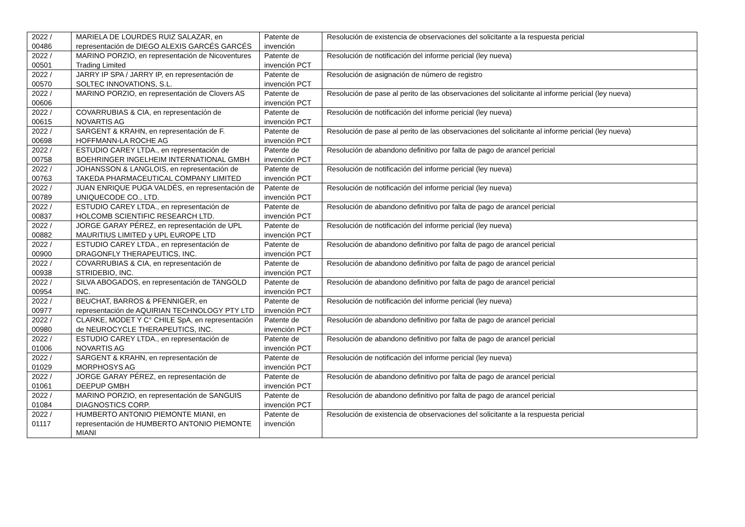| 2022 / 00486 | MARIELA DE LOURDES RUIZ SALAZAR, en representación de DIEGO ALEXIS GARCÉS GARCÉS | Patente de invención | Resolución de existencia de observaciones del solicitante a la respuesta pericial |
| 2022 / 00501 | MARINO PORZIO, en representación de Nicoventures Trading Limited | Patente de invención PCT | Resolución de notificación del informe pericial (ley nueva) |
| 2022 / 00570 | JARRY IP SPA / JARRY IP, en representación de SOLTEC INNOVATIONS, S.L. | Patente de invención PCT | Resolución de asignación de número de registro |
| 2022 / 00606 | MARINO PORZIO, en representación de Clovers AS | Patente de invención PCT | Resolución de pase al perito de las observaciones del solicitante al informe pericial (ley nueva) |
| 2022 / 00615 | COVARRUBIAS & CIA, en representación de NOVARTIS AG | Patente de invención PCT | Resolución de notificación del informe pericial (ley nueva) |
| 2022 / 00698 | SARGENT & KRAHN, en representación de F. HOFFMANN-LA ROCHE AG | Patente de invención PCT | Resolución de pase al perito de las observaciones del solicitante al informe pericial (ley nueva) |
| 2022 / 00758 | ESTUDIO CAREY LTDA., en representación de BOEHRINGER INGELHEIM INTERNATIONAL GMBH | Patente de invención PCT | Resolución de abandono definitivo por falta de pago de arancel pericial |
| 2022 / 00763 | JOHANSSON & LANGLOIS, en representación de TAKEDA PHARMACEUTICAL COMPANY LIMITED | Patente de invención PCT | Resolución de notificación del informe pericial (ley nueva) |
| 2022 / 00789 | JUAN ENRIQUE PUGA VALDÉS, en representación de UNIQUECODE CO., LTD. | Patente de invención PCT | Resolución de notificación del informe pericial (ley nueva) |
| 2022 / 00837 | ESTUDIO CAREY LTDA., en representación de HOLCOMB SCIENTIFIC RESEARCH LTD. | Patente de invención PCT | Resolución de abandono definitivo por falta de pago de arancel pericial |
| 2022 / 00882 | JORGE GARAY PÉREZ, en representación de UPL MAURITIUS LIMITED y UPL EUROPE LTD | Patente de invención PCT | Resolución de notificación del informe pericial (ley nueva) |
| 2022 / 00900 | ESTUDIO CAREY LTDA., en representación de DRAGONFLY THERAPEUTICS, INC. | Patente de invención PCT | Resolución de abandono definitivo por falta de pago de arancel pericial |
| 2022 / 00938 | COVARRUBIAS & CIA, en representación de STRIDEBIO, INC. | Patente de invención PCT | Resolución de abandono definitivo por falta de pago de arancel pericial |
| 2022 / 00954 | SILVA ABOGADOS, en representación de TANGOLD INC. | Patente de invención PCT | Resolución de abandono definitivo por falta de pago de arancel pericial |
| 2022 / 00977 | BEUCHAT, BARROS & PFENNIGER, en representación de AQUIRIAN TECHNOLOGY PTY LTD | Patente de invención PCT | Resolución de notificación del informe pericial (ley nueva) |
| 2022 / 00980 | CLARKE, MODET Y C° CHILE SpA, en representación de NEUROCYCLE THERAPEUTICS, INC. | Patente de invención PCT | Resolución de abandono definitivo por falta de pago de arancel pericial |
| 2022 / 01006 | ESTUDIO CAREY LTDA., en representación de NOVARTIS AG | Patente de invención PCT | Resolución de abandono definitivo por falta de pago de arancel pericial |
| 2022 / 01029 | SARGENT & KRAHN, en representación de MORPHOSYS AG | Patente de invención PCT | Resolución de notificación del informe pericial (ley nueva) |
| 2022 / 01061 | JORGE GARAY PÉREZ, en representación de DEEPUP GMBH | Patente de invención PCT | Resolución de abandono definitivo por falta de pago de arancel pericial |
| 2022 / 01084 | MARINO PORZIO, en representación de SANGUIS DIAGNOSTICS CORP. | Patente de invención PCT | Resolución de abandono definitivo por falta de pago de arancel pericial |
| 2022 / 01117 | HUMBERTO ANTONIO PIEMONTE MIANI, en representación de HUMBERTO ANTONIO PIEMONTE MIANI | Patente de invención | Resolución de existencia de observaciones del solicitante a la respuesta pericial |